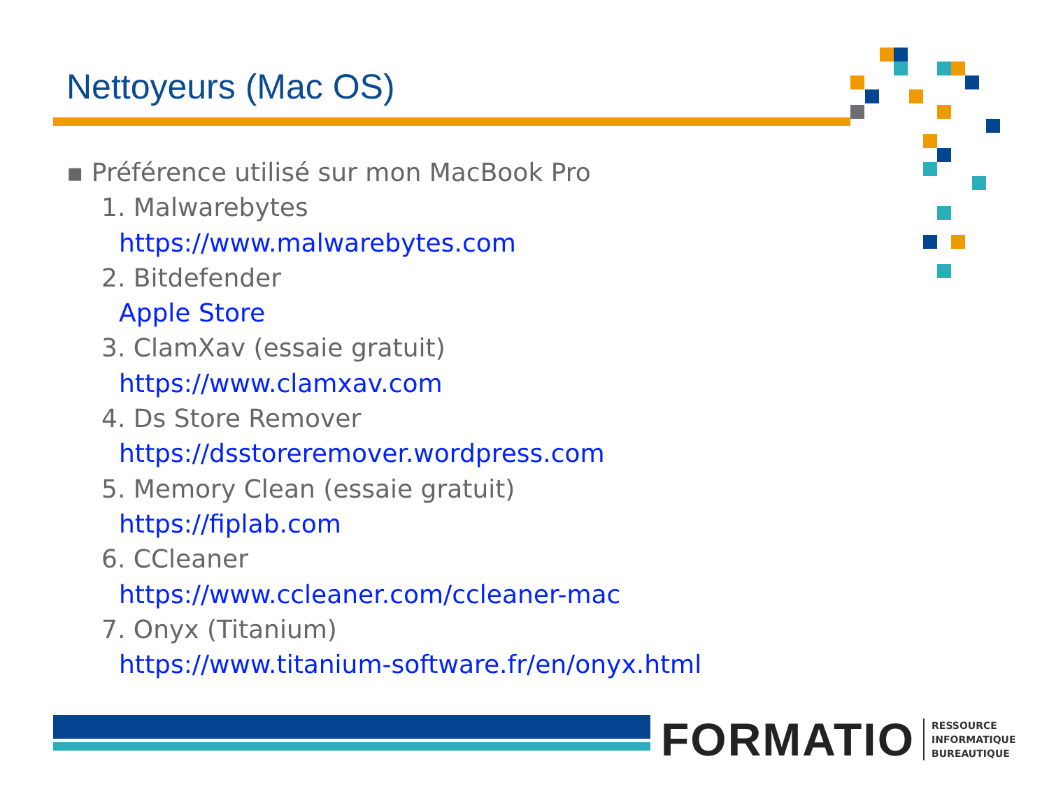Nettoyeurs (Mac OS)
▪ Préférence utilisé sur mon MacBook Pro
1. Malwarebytes
https://www.malwarebytes.com
2. Bitdefender
Apple Store
3. ClamXav (essaie gratuit)
https://www.clamxav.com
4. Ds Store Remover
https://dsstoreremover.wordpress.com
5. Memory Clean (essaie gratuit)
https://fiplab.com
6. CCleaner
https://www.ccleaner.com/ccleaner-mac
7. Onyx (Titanium)
https://www.titanium-software.fr/en/onyx.html
FORMATIO RESSOURCE
INFORMATIQUE
BUREAUTIQUE